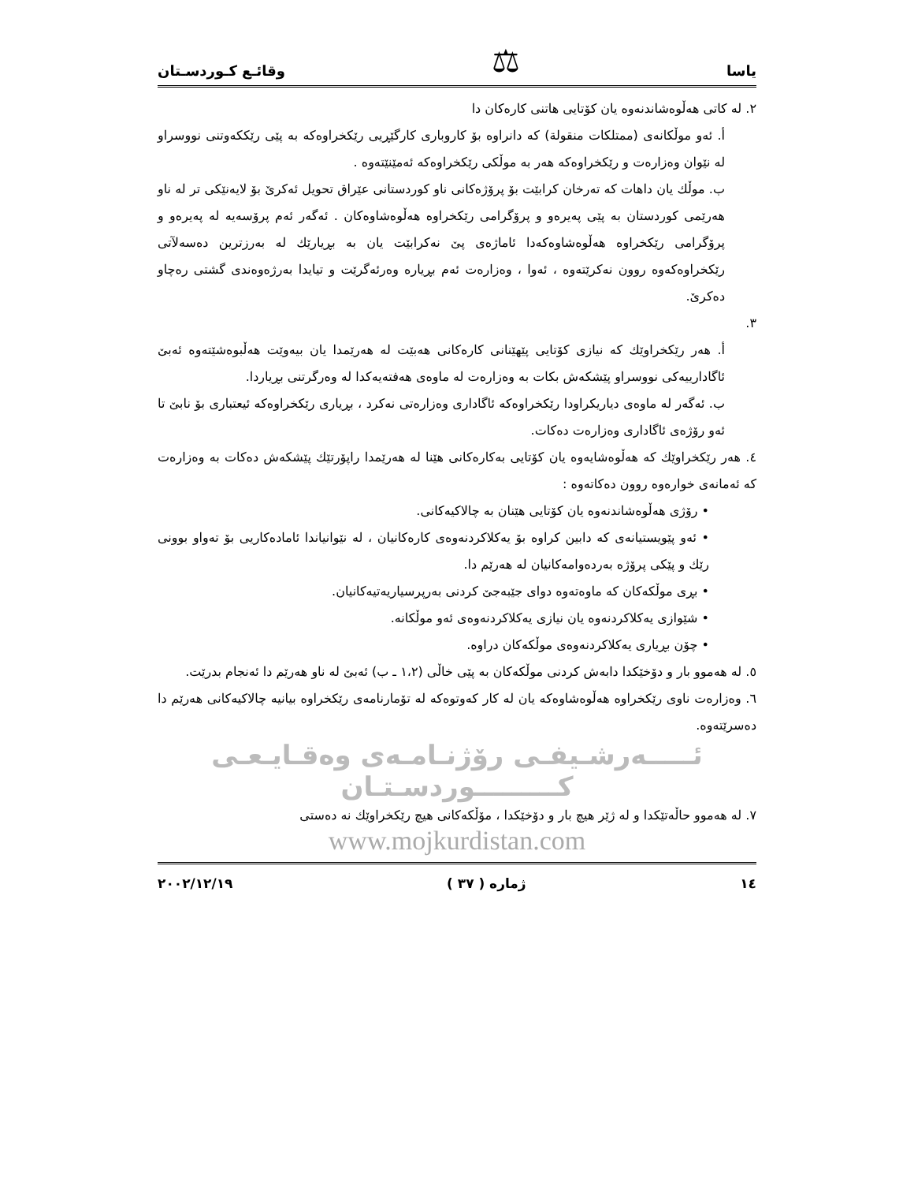ياسا ⚖ وقائـع كـوردسـتان
٢. له كاتى هەڵوەشاندنەوە يان كۆتايى هاتنى كارەكان دا
أ. ئەو موڵكانەى (ممتلكات منقولة) كە دانراوە بۆ كاروبارى كارگێڕيى رێكخراوەكە بە پێى رێككەوتنى نووسراو لە نێوان وەزارەت و رێكخراوەكە هەر بە موڵكى رێكخراوەكە ئەمێنێتەوە .
ب. موڵك يان داهات كە تەرخان كرابێت بۆ پرۆژەكانى ناو كوردستانى عێراق تحويل ئەكرێ بۆ لايەنێكى تر لە ناو هەرێمى كوردستان بە پێى پەيرەو و پرۆگرامى رێكخراوە هەڵوەشاوەكان . ئەگەر ئەم پرۆسەيە لە پەيرەو و پرۆگرامى رێكخراوە هەڵوەشاوەكەدا ئاماژەى پێ نەكرابێت يان بە بڕيارێك لە بەرزترين دەسەلآتى رێكخراوەكەوە روون نەكرێتەوە ، ئەوا ، وەزارەت ئەم بڕيارە وەرئەگرێت و تيايدا بەرژەوەندى گشتى رەچاو دەكرێ.
٣.
أ. هەر رێكخراوێك كە نيازى كۆتايى پێهێنانى كارەكانى هەبێت لە هەرێمدا يان بيەوێت هەڵبوەشێتەوە ئەبێ ئاگادارييەكى نووسراو پێشكەش بكات بە وەزارەت لە ماوەى هەفتەيەكدا لە وەرگرتنى بڕياردا.
ب. ئەگەر لە ماوەى دياريكراودا رێكخراوەكە ئاگادارى وەزارەتى نەكرد ، بڕيارى رێكخراوەكە ئيعتبارى بۆ نابێ تا ئەو رۆژەى ئاگادارى وەزارەت دەكات.
٤. هەر رێكخراوێك كە هەڵوەشايەوە يان كۆتايى بەكارەكانى هێنا لە هەرێمدا راپۆرتێك پێشكەش دەكات بە وەزارەت كە ئەمانەى خوارەوە روون دەكاتەوە :
• رۆژى هەڵوەشاندنەوە يان كۆتايى هێنان بە چالاكيەكانى.
• ئەو پێويستيانەى كە دابين كراوە بۆ يەكلاكردنەوەى كارەكانيان ، لە نێوانياندا ئامادەكاريى بۆ تەواو بوونى رێك و پێكى پرۆژە بەردەوامەكانيان لە هەرێم دا.
• بڕى موڵكەكان كە ماوەتەوە دواى جێبەجێ كردنى بەرپرسياريەتيەكانيان.
• شێوازى يەكلاكردنەوە يان نيازى يەكلاكردنەوەى ئەو موڵكانە.
• چۆن بڕيارى يەكلاكردنەوەى موڵكەكان دراوە.
٥. لە هەموو بار و دۆخێكدا دابەش كردنى موڵكەكان بە پێى خاڵى (١،٢ ـ ب) ئەبێ لە ناو هەرێم دا ئەنجام بدرێت.
٦. وەزارەت ناوى رێكخراوە هەڵوەشاوەكە يان لە كار كەوتوەكە لە تۆمارنامەى رێكخراوە بيانيە چالاكيەكانى هەرێم دا دەسرێتەوە.
ئـــــەرشـيفـى رۆژنـامـەى وەقـايـعـى كـــــــــوردسـتـان
٧. لە هەموو حاڵەتێكدا و لە ژێر هيچ بار و دۆخێكدا ، مۆڵكەكانى هيچ رێكخراوێك نە دەستى
www.mojkurdistan.com
١٤ ژمارە ( ٣٧ ) ٢٠٠٢/١٢/١٩